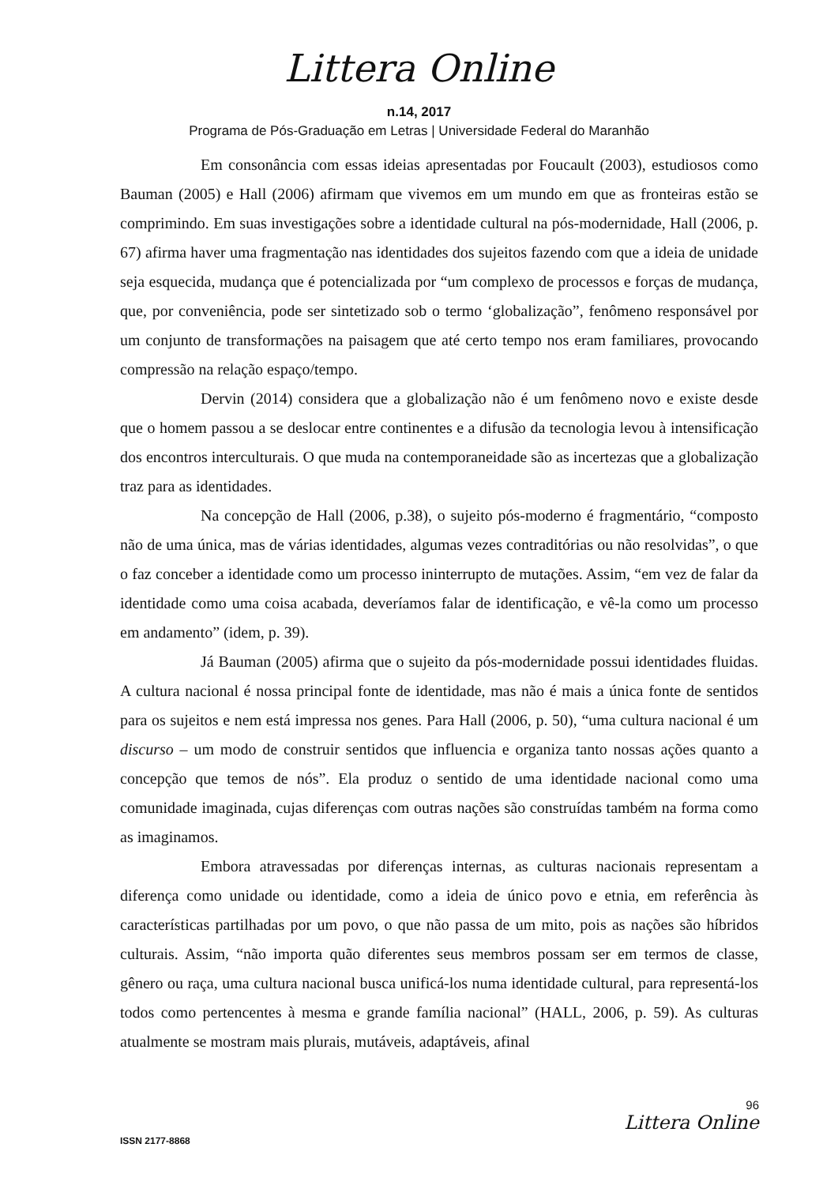Littera Online
n.14, 2017
Programa de Pós-Graduação em Letras | Universidade Federal do Maranhão
Em consonância com essas ideias apresentadas por Foucault (2003), estudiosos como Bauman (2005) e Hall (2006) afirmam que vivemos em um mundo em que as fronteiras estão se comprimindo. Em suas investigações sobre a identidade cultural na pós-modernidade, Hall (2006, p. 67) afirma haver uma fragmentação nas identidades dos sujeitos fazendo com que a ideia de unidade seja esquecida, mudança que é potencializada por “um complexo de processos e forças de mudança, que, por conveniência, pode ser sintetizado sob o termo ‘globalização”, fenômeno responsável por um conjunto de transformações na paisagem que até certo tempo nos eram familiares, provocando compressão na relação espaço/tempo.
Dervin (2014) considera que a globalização não é um fenômeno novo e existe desde que o homem passou a se deslocar entre continentes e a difusão da tecnologia levou à intensificação dos encontros interculturais. O que muda na contemporaneidade são as incertezas que a globalização traz para as identidades.
Na concepção de Hall (2006, p.38), o sujeito pós-moderno é fragmentário, “composto não de uma única, mas de várias identidades, algumas vezes contraditórias ou não resolvidas”, o que o faz conceber a identidade como um processo ininterrupto de mutações. Assim, “em vez de falar da identidade como uma coisa acabada, deveríamos falar de identificação, e vê-la como um processo em andamento” (idem, p. 39).
Já Bauman (2005) afirma que o sujeito da pós-modernidade possui identidades fluidas. A cultura nacional é nossa principal fonte de identidade, mas não é mais a única fonte de sentidos para os sujeitos e nem está impressa nos genes. Para Hall (2006, p. 50), “uma cultura nacional é um discurso – um modo de construir sentidos que influencia e organiza tanto nossas ações quanto a concepção que temos de nós”. Ela produz o sentido de uma identidade nacional como uma comunidade imaginada, cujas diferenças com outras nações são construídas também na forma como as imaginamos.
Embora atravessadas por diferenças internas, as culturas nacionais representam a diferença como unidade ou identidade, como a ideia de único povo e etnia, em referência às características partilhadas por um povo, o que não passa de um mito, pois as nações são híbridos culturais. Assim, “não importa quão diferentes seus membros possam ser em termos de classe, gênero ou raça, uma cultura nacional busca unificá-los numa identidade cultural, para representá-los todos como pertencentes à mesma e grande família nacional” (HALL, 2006, p. 59). As culturas atualmente se mostram mais plurais, mutáveis, adaptáveis, afinal
96
Littera Online ISSN 2177-8868